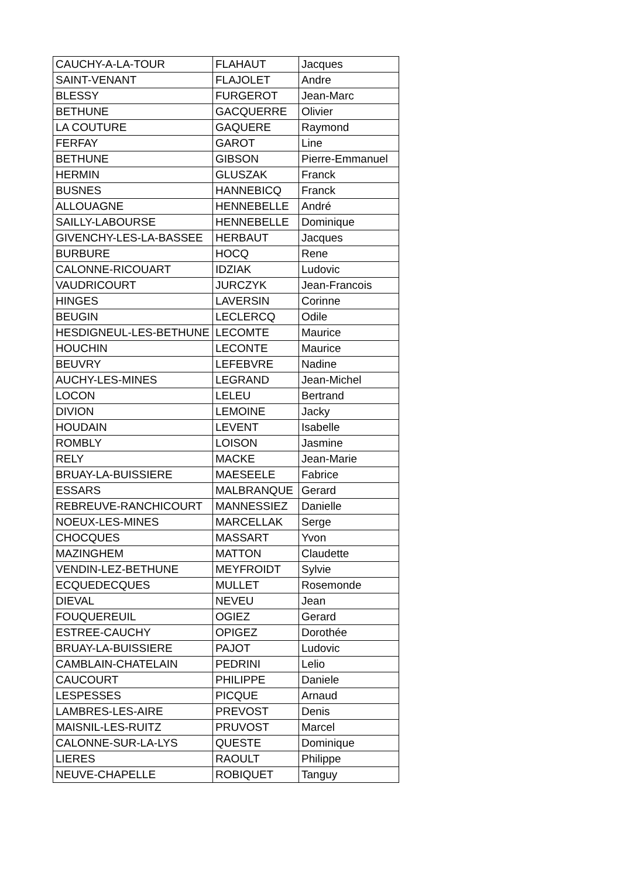| CAUCHY-A-LA-TOUR | FLAHAUT | Jacques |
| SAINT-VENANT | FLAJOLET | Andre |
| BLESSY | FURGEROT | Jean-Marc |
| BETHUNE | GACQUERRE | Olivier |
| LA COUTURE | GAQUERE | Raymond |
| FERFAY | GAROT | Line |
| BETHUNE | GIBSON | Pierre-Emmanuel |
| HERMIN | GLUSZAK | Franck |
| BUSNES | HANNEBICQ | Franck |
| ALLOUAGNE | HENNEBELLE | André |
| SAILLY-LABOURSE | HENNEBELLE | Dominique |
| GIVENCHY-LES-LA-BASSEE | HERBAUT | Jacques |
| BURBURE | HOCQ | Rene |
| CALONNE-RICOUART | IDZIAK | Ludovic |
| VAUDRICOURT | JURCZYK | Jean-Francois |
| HINGES | LAVERSIN | Corinne |
| BEUGIN | LECLERCQ | Odile |
| HESDIGNEUL-LES-BETHUNE | LECOMTE | Maurice |
| HOUCHIN | LECONTE | Maurice |
| BEUVRY | LEFEBVRE | Nadine |
| AUCHY-LES-MINES | LEGRAND | Jean-Michel |
| LOCON | LELEU | Bertrand |
| DIVION | LEMOINE | Jacky |
| HOUDAIN | LEVENT | Isabelle |
| ROMBLY | LOISON | Jasmine |
| RELY | MACKE | Jean-Marie |
| BRUAY-LA-BUISSIERE | MAESEELE | Fabrice |
| ESSARS | MALBRANQUE | Gerard |
| REBREUVE-RANCHICOURT | MANNESSIEZ | Danielle |
| NOEUX-LES-MINES | MARCELLAK | Serge |
| CHOCQUES | MASSART | Yvon |
| MAZINGHEM | MATTON | Claudette |
| VENDIN-LEZ-BETHUNE | MEYFROIDT | Sylvie |
| ECQUEDECQUES | MULLET | Rosemonde |
| DIEVAL | NEVEU | Jean |
| FOUQUEREUIL | OGIEZ | Gerard |
| ESTREE-CAUCHY | OPIGEZ | Dorothée |
| BRUAY-LA-BUISSIERE | PAJOT | Ludovic |
| CAMBLAIN-CHATELAIN | PEDRINI | Lelio |
| CAUCOURT | PHILIPPE | Daniele |
| LESPESSES | PICQUE | Arnaud |
| LAMBRES-LES-AIRE | PREVOST | Denis |
| MAISNIL-LES-RUITZ | PRUVOST | Marcel |
| CALONNE-SUR-LA-LYS | QUESTE | Dominique |
| LIERES | RAOULT | Philippe |
| NEUVE-CHAPELLE | ROBIQUET | Tanguy |